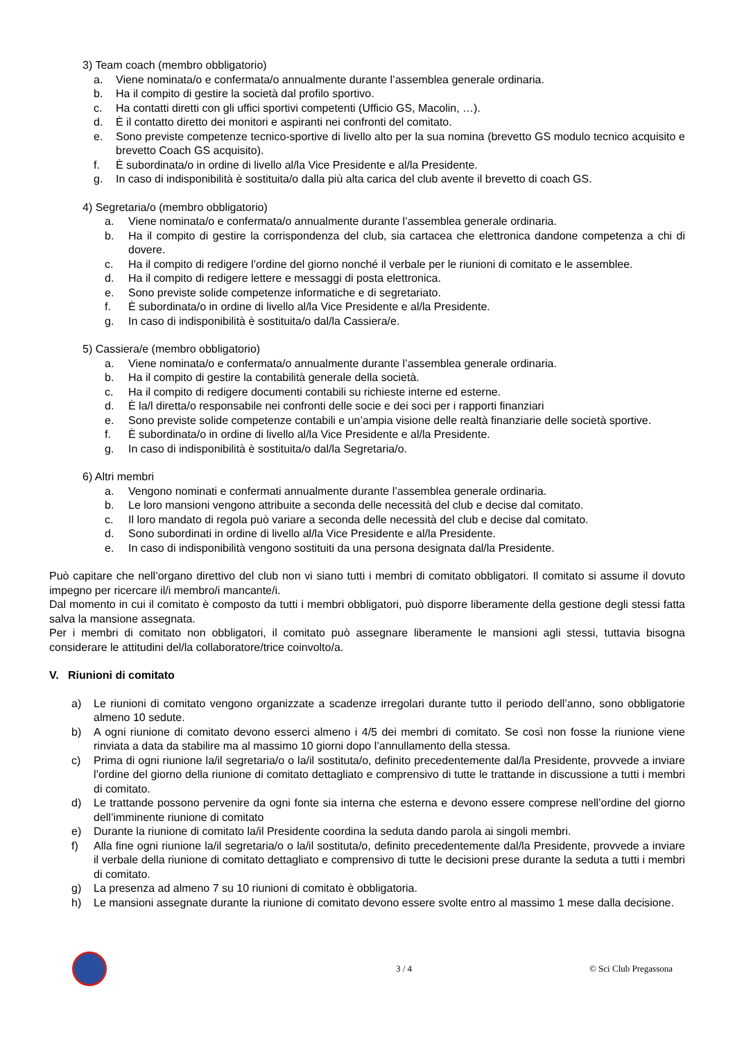3) Team coach (membro obbligatorio)
a. Viene nominata/o e confermata/o annualmente durante l’assemblea generale ordinaria.
b. Ha il compito di gestire la società dal profilo sportivo.
c. Ha contatti diretti con gli uffici sportivi competenti (Ufficio GS, Macolin, …).
d. È il contatto diretto dei monitori e aspiranti nei confronti del comitato.
e. Sono previste competenze tecnico-sportive di livello alto per la sua nomina (brevetto GS modulo tecnico acquisito e brevetto Coach GS acquisito).
f. È subordinata/o in ordine di livello al/la Vice Presidente e al/la Presidente.
g. In caso di indisponibilità è sostituita/o dalla più alta carica del club avente il brevetto di coach GS.
4) Segretaria/o (membro obbligatorio)
a. Viene nominata/o e confermata/o annualmente durante l’assemblea generale ordinaria.
b. Ha il compito di gestire la corrispondenza del club, sia cartacea che elettronica dandone competenza a chi di dovere.
c. Ha il compito di redigere l’ordine del giorno nonché il verbale per le riunioni di comitato e le assemblee.
d. Ha il compito di redigere lettere e messaggi di posta elettronica.
e. Sono previste solide competenze informatiche e di segretariato.
f. È subordinata/o in ordine di livello al/la Vice Presidente e al/la Presidente.
g. In caso di indisponibilità è sostituita/o dal/la Cassiera/e.
5) Cassiera/e (membro obbligatorio)
a. Viene nominata/o e confermata/o annualmente durante l’assemblea generale ordinaria.
b. Ha il compito di gestire la contabilità generale della società.
c. Ha il compito di redigere documenti contabili su richieste interne ed esterne.
d. È la/l diretta/o responsabile nei confronti delle socie e dei soci per i rapporti finanziari
e. Sono previste solide competenze contabili e un’ampia visione delle realtà finanziarie delle società sportive.
f. È subordinata/o in ordine di livello al/la Vice Presidente e al/la Presidente.
g. In caso di indisponibilità è sostituita/o dal/la Segretaria/o.
6) Altri membri
a. Vengono nominati e confermati annualmente durante l’assemblea generale ordinaria.
b. Le loro mansioni vengono attribuite a seconda delle necessità del club e decise dal comitato.
c. Il loro mandato di regola può variare a seconda delle necessità del club e decise dal comitato.
d. Sono subordinati in ordine di livello al/la Vice Presidente e al/la Presidente.
e. In caso di indisponibilità vengono sostituiti da una persona designata dal/la Presidente.
Può capitare che nell’organo direttivo del club non vi siano tutti i membri di comitato obbligatori. Il comitato si assume il dovuto impegno per ricercare il/i membro/i mancante/i.
Dal momento in cui il comitato è composto da tutti i membri obbligatori, può disporre liberamente della gestione degli stessi fatta salva la mansione assegnata.
Per i membri di comitato non obbligatori, il comitato può assegnare liberamente le mansioni agli stessi, tuttavia bisogna considerare le attitudini del/la collaboratore/trice coinvolto/a.
V. Riunioni di comitato
a) Le riunioni di comitato vengono organizzate a scadenze irregolari durante tutto il periodo dell’anno, sono obbligatorie almeno 10 sedute.
b) A ogni riunione di comitato devono esserci almeno i 4/5 dei membri di comitato. Se così non fosse la riunione viene rinviata a data da stabilire ma al massimo 10 giorni dopo l’annullamento della stessa.
c) Prima di ogni riunione la/il segretaria/o o la/il sostituta/o, definito precedentemente dal/la Presidente, provvede a inviare l’ordine del giorno della riunione di comitato dettagliato e comprensivo di tutte le trattande in discussione a tutti i membri di comitato.
d) Le trattande possono pervenire da ogni fonte sia interna che esterna e devono essere comprese nell’ordine del giorno dell’imminente riunione di comitato
e) Durante la riunione di comitato la/il Presidente coordina la seduta dando parola ai singoli membri.
f) Alla fine ogni riunione la/il segretaria/o o la/il sostituta/o, definito precedentemente dal/la Presidente, provvede a inviare il verbale della riunione di comitato dettagliato e comprensivo di tutte le decisioni prese durante la seduta a tutti i membri di comitato.
g) La presenza ad almeno 7 su 10 riunioni di comitato è obbligatoria.
h) Le mansioni assegnate durante la riunione di comitato devono essere svolte entro al massimo 1 mese dalla decisione.
3 / 4 © Sci Club Pregassona